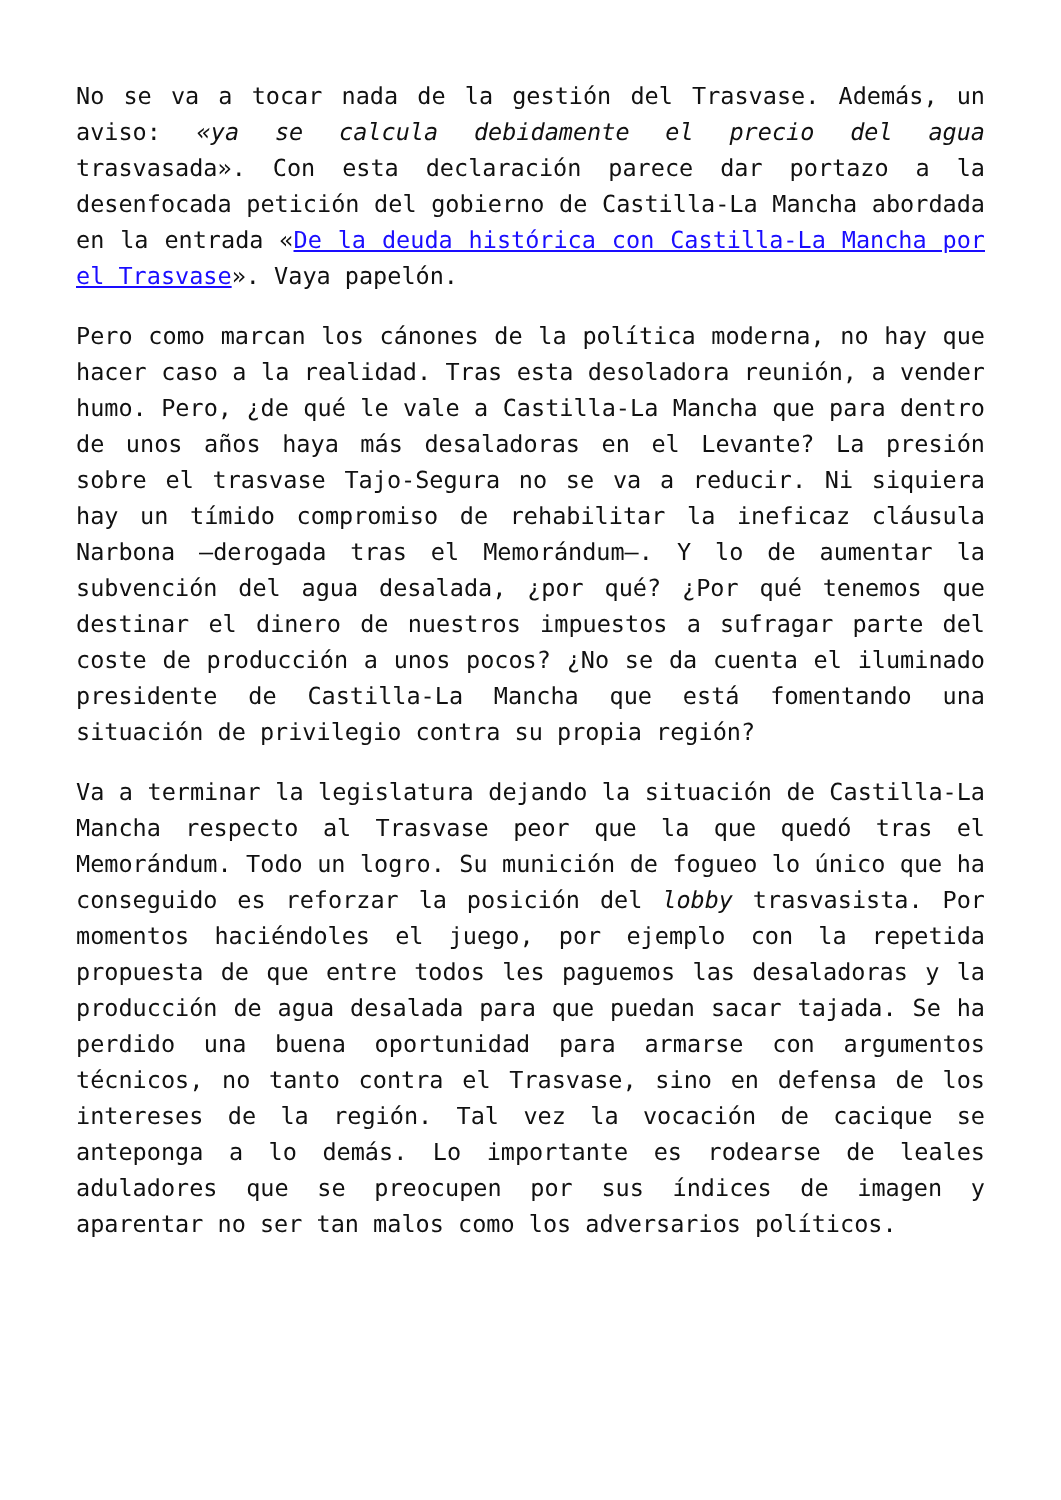No se va a tocar nada de la gestión del Trasvase. Además, un aviso: «ya se calcula debidamente el precio del agua trasvasada». Con esta declaración parece dar portazo a la desenfocada petición del gobierno de Castilla-La Mancha abordada en la entrada «De la deuda histórica con Castilla-La Mancha por el Trasvase». Vaya papelón.
Pero como marcan los cánones de la política moderna, no hay que hacer caso a la realidad. Tras esta desoladora reunión, a vender humo. Pero, ¿de qué le vale a Castilla-La Mancha que para dentro de unos años haya más desaladoras en el Levante? La presión sobre el trasvase Tajo-Segura no se va a reducir. Ni siquiera hay un tímido compromiso de rehabilitar la ineficaz cláusula Narbona —derogada tras el Memorándum—. Y lo de aumentar la subvención del agua desalada, ¿por qué? ¿Por qué tenemos que destinar el dinero de nuestros impuestos a sufragar parte del coste de producción a unos pocos? ¿No se da cuenta el iluminado presidente de Castilla-La Mancha que está fomentando una situación de privilegio contra su propia región?
Va a terminar la legislatura dejando la situación de Castilla-La Mancha respecto al Trasvase peor que la que quedó tras el Memorándum. Todo un logro. Su munición de fogueo lo único que ha conseguido es reforzar la posición del lobby trasvasista. Por momentos haciéndoles el juego, por ejemplo con la repetida propuesta de que entre todos les paguemos las desaladoras y la producción de agua desalada para que puedan sacar tajada. Se ha perdido una buena oportunidad para armarse con argumentos técnicos, no tanto contra el Trasvase, sino en defensa de los intereses de la región. Tal vez la vocación de cacique se anteponga a lo demás. Lo importante es rodearse de leales aduladores que se preocupen por sus índices de imagen y aparentar no ser tan malos como los adversarios políticos.